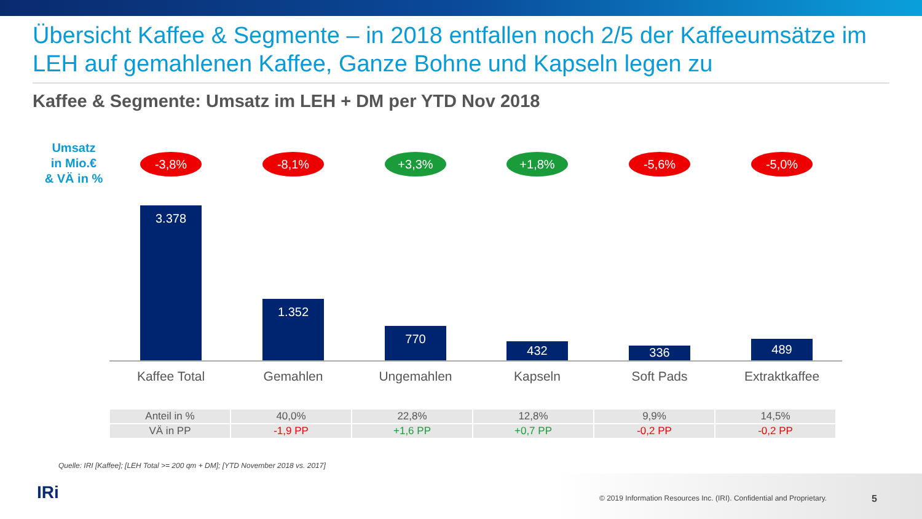Übersicht Kaffee & Segmente – in 2018 entfallen noch 2/5 der Kaffeeumsätze im LEH auf gemahlenen Kaffee, Ganze Bohne und Kapseln legen zu
Kaffee & Segmente: Umsatz im LEH + DM per YTD Nov 2018
Umsatz
in Mio.€
& VÄ in %
-3,8% -8,1% +3,3% +1,8% -5,6% -5,0%
3.378
1.352
770
432 336 489
Kaffee Total Gemahlen Ungemahlen Kapseln Soft Pads Extraktkaffee
| Anteil in % | 40,0% | 22,8% | 12,8% | 9,9% | 14,5% |
| VÄ in PP | -1,9 PP | +1,6 PP | +0,7 PP | -0,2 PP | -0,2 PP |
Quelle: IRI [Kaffee]; [LEH Total >= 200 qm + DM]; [YTD November 2018 vs. 2017]
IRi
© 2019 Information Resources Inc. (IRI). Confidential and Proprietary.
5